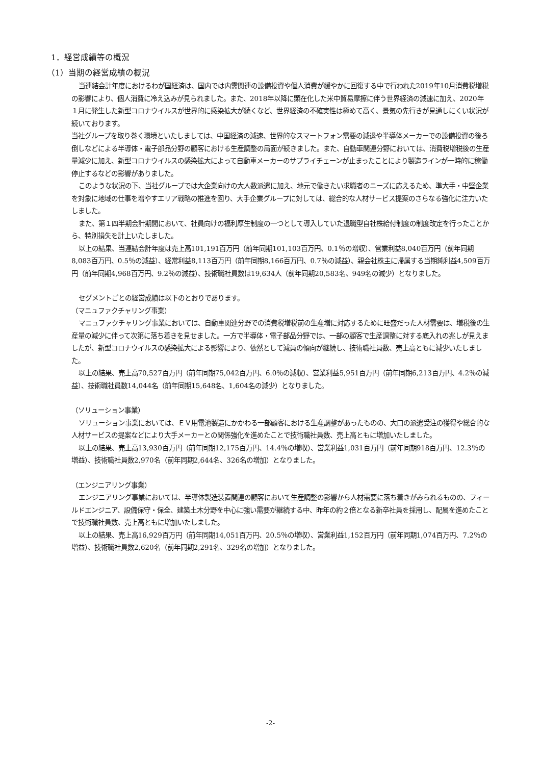1．経営成績等の概況
（1）当期の経営成績の概況
当連結会計年度におけるわが国経済は、国内では内需関連の設備投資や個人消費が緩やかに回復する中で行われた2019年10月消費税増税の影響により、個人消費に冷え込みが見られました。また、2018年以降に顕在化した米中貿易摩擦に伴う世界経済の減速に加え、2020年１月に発生した新型コロナウイルスが世界的に感染拡大が続くなど、世界経済の不確実性は極めて高く、景気の先行きが見通しにくい状況が続いております。
当社グループを取り巻く環境といたしましては、中国経済の減速、世界的なスマートフォン需要の減退や半導体メーカーでの設備投資の後ろ倒しなどによる半導体・電子部品分野の顧客における生産調整の局面が続きました。また、自動車関連分野においては、消費税増税後の生産量減少に加え、新型コロナウイルスの感染拡大によって自動車メーカーのサプライチェーンが止まったことにより製造ラインが一時的に稼働停止するなどの影響がありました。
このような状況の下、当社グループでは大企業向けの大人数派遣に加え、地元で働きたい求職者のニーズに応えるため、準大手・中堅企業を対象に地域の仕事を増やすエリア戦略の推進を図り、大手企業グループに対しては、総合的な人材サービス提案のさらなる強化に注力いたしました。
また、第１四半期会計期間において、社員向けの福利厚生制度の一つとして導入していた退職型自社株給付制度の制度改定を行ったことから、特別損失を計上いたしました。
以上の結果、当連結会計年度は売上高101,191百万円（前年同期101,103百万円、0.1％の増収）、営業利益8,040百万円（前年同期8,083百万円、0.5％の減益）、経常利益8,113百万円（前年同期8,166百万円、0.7％の減益）、親会社株主に帰属する当期純利益4,509百万円（前年同期4,968百万円、9.2％の減益）、技術職社員数は19,634人（前年同期20,583名、949名の減少）となりました。
セグメントごとの経営成績は以下のとおりであります。
（マニュファクチャリング事業）
マニュファクチャリング事業においては、自動車関連分野での消費税増税前の生産増に対応するために旺盛だった人材需要は、増税後の生産量の減少に伴って次第に落ち着きを見せました。一方で半導体・電子部品分野では、一部の顧客で生産調整に対する底入れの兆しが見えましたが、新型コロナウイルスの感染拡大による影響により、依然として減員の傾向が継続し、技術職社員数、売上高ともに減少いたしました。
以上の結果、売上高70,527百万円（前年同期75,042百万円、6.0％の減収）、営業利益5,951百万円（前年同期6,213百万円、4.2％の減益）、技術職社員数14,044名（前年同期15,648名、1,604名の減少）となりました。
（ソリューション事業）
ソリューション事業においては、ＥＶ用電池製造にかかわる一部顧客における生産調整があったものの、大口の派遣受注の獲得や総合的な人材サービスの提案などにより大手メーカーとの関係強化を進めたことで技術職社員数、売上高ともに増加いたしました。
以上の結果、売上高13,930百万円（前年同期12,175百万円、14.4％の増収）、営業利益1,031百万円（前年同期918百万円、12.3％の増益）、技術職社員数2,970名（前年同期2,644名、326名の増加）となりました。
（エンジニアリング事業）
エンジニアリング事業においては、半導体製造装置関連の顧客において生産調整の影響から人材需要に落ち着きがみられるものの、フィールドエンジニア、設備保守・保全、建築土木分野を中心に強い需要が継続する中、昨年の約２倍となる新卒社員を採用し、配属を進めたことで技術職社員数、売上高ともに増加いたしました。
以上の結果、売上高16,929百万円（前年同期14,051百万円、20.5％の増収）、営業利益1,152百万円（前年同期1,074百万円、7.2％の増益）、技術職社員数2,620名（前年同期2,291名、329名の増加）となりました。
-2-